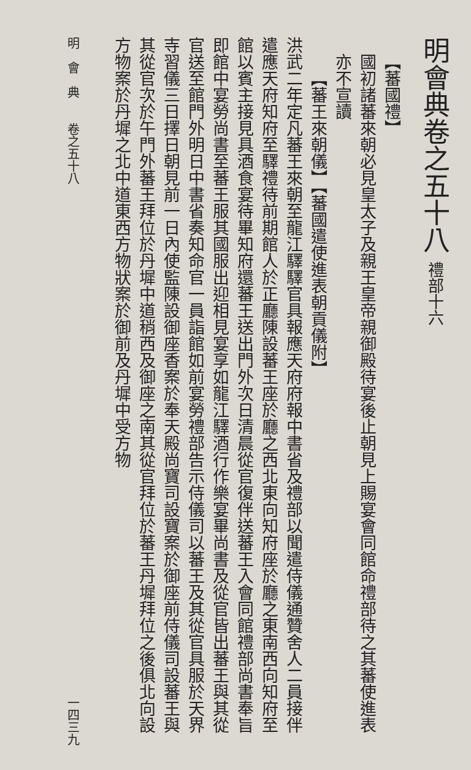明會典卷之五十八 禮部十六
【蕃國禮】
國初諸蕃來朝必見皇太子及親王皇帝親御殿待宴後止朝見上賜宴會同館命禮部待之其蕃使進表亦不宣讀
【蕃王來朝儀】【蕃國遣使進表朝貢儀附】
洪武二年定凡蕃王來朝至龍江驛驛官具報應天府府報中書省及禮部以聞遣侍儀通贊舍人二員接伴遣應天府知府至驛禮待前期館人於正廳陳設蕃王座於廳之西北東向知府座於廳之東南西向知府至館以賓主接見具酒食宴待畢知府還蕃王送出門外次日清晨從官復伴送蕃王入會同館禮部尚書奉旨即館中宴勞尚書至蕃王服其國服出迎相見宴享如龍江驛酒行作樂宴畢尚書及從官皆出蕃王與其從官送至館門外明日中書省奏知命官一員詣館如前宴勞禮部告示侍儀司以蕃王及其從官具服於天界寺習儀三日擇日朝見前一日內使監陳設御座香案於奉天殿尚寶司設寶案於御座前侍儀司設蕃王與其從官次於午門外蕃王拜位於丹墀中道稍西及御座之南其從官拜位於蕃王丹墀拜位之後俱北向設方物案於丹墀之北中道東西方物狀案於御前及丹墀中受方物
明　會　典　　卷之五十八 一四三九